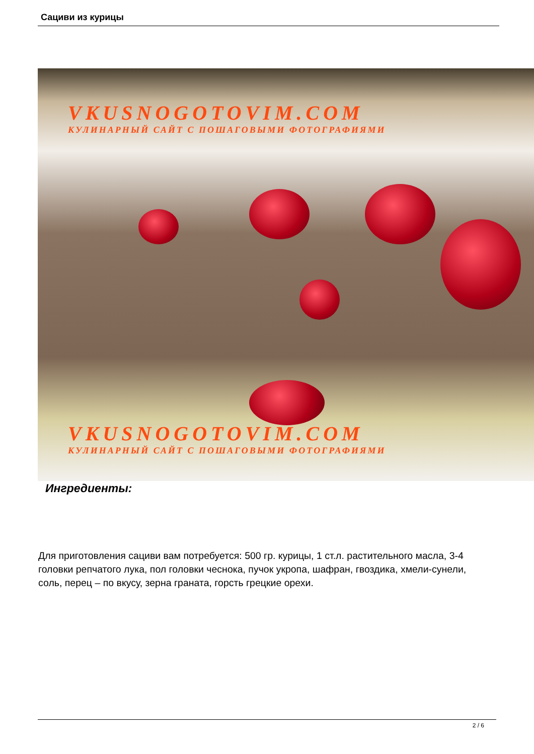Сациви из курицы
VKUSNOGOTOVIM.COM
КУЛИНАРНЫЙ САЙТ С ПОШАГОВЫМИ ФОТОГРАФИЯМИ
VKUSNOGOTOVIM.COM
КУЛИНАРНЫЙ САЙТ С ПОШАГОВЫМИ ФОТОГРАФИЯМИ
Ингредиенты:
Для приготовления сациви вам потребуется: 500 гр. курицы, 1 ст.л. растительного масла, 3-4 головки репчатого лука, пол головки чеснока, пучок укропа, шафран, гвоздика, хмели-сунели, соль, перец – по вкусу, зерна граната, горсть грецкие орехи.
2 / 6